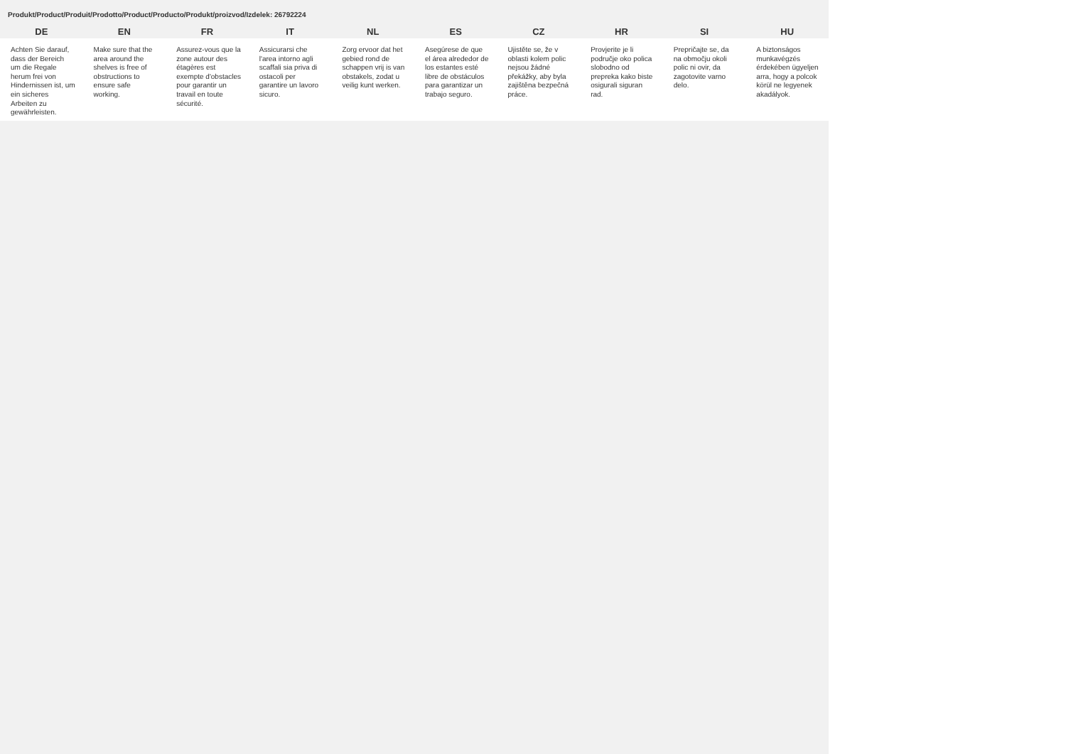Produkt/Product/Produit/Prodotto/Product/Producto/Produkt/proizvod/Izdelek: 26792224
| DE | EN | FR | IT | NL | ES | CZ | HR | SI | HU |
| --- | --- | --- | --- | --- | --- | --- | --- | --- | --- |
| Achten Sie darauf, dass der Bereich um die Regale herum frei von Hindernissen ist, um ein sicheres Arbeiten zu gewährleisten. | Make sure that the area around the shelves is free of obstructions to ensure safe working. | Assurez-vous que la zone autour des étagères est exempte d'obstacles pour garantir un travail en toute sécurité. | Assicurarsi che l'area intorno agli scaffali sia priva di ostacoli per garantire un lavoro sicuro. | Zorg ervoor dat het gebied rond de schappen vrij is van obstakels, zodat u veilig kunt werken. | Asegúrese de que el área alrededor de los estantes esté libre de obstáculos para garantizar un trabajo seguro. | Ujistěte se, že v oblasti kolem polic nejsou žádné překážky, aby byla zajištěna bezpečná práce. | Provjerite je li područje oko polica slobodno od prepreka kako biste osigurali siguran rad. | Prepričajte se, da na območju okoli polic ni ovir, da zagotovite varno delo. | A biztonságos munkavégzés érdekében ügyeljen arra, hogy a polcok körül ne legyenek akadályok. |